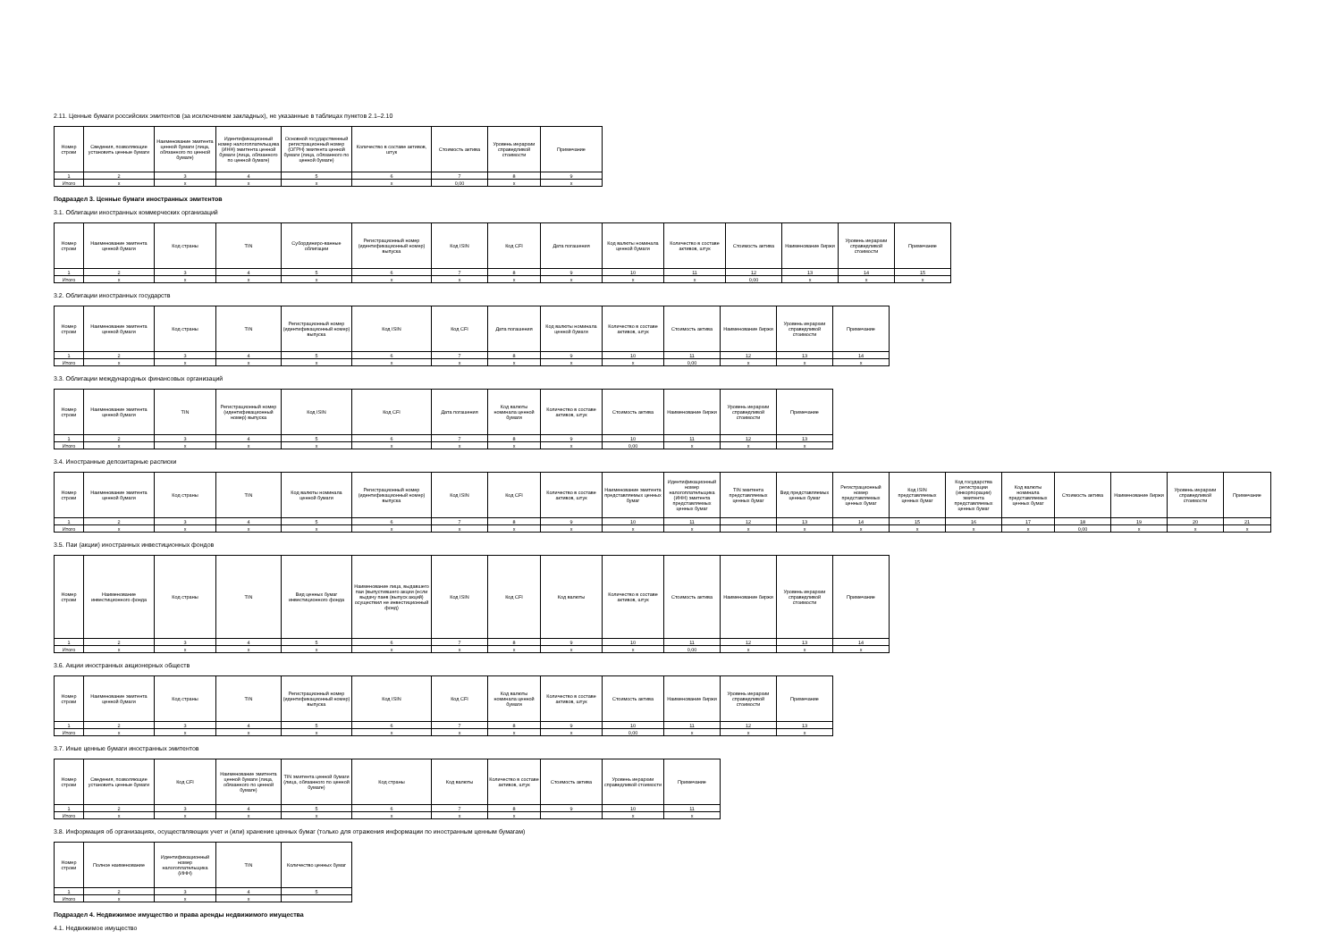2.11. Ценные бумаги российских эмитентов (за исключением закладных), не указанные в таблицах пунктов 2.1–2.10
| Номер строки | Сведения, позволяющие установить ценные бумаги | Наименование эмитента ценной бумаги (лица, обязанного по ценной бумаге) | Идентификационный номер налогоплательщика (ИНН) эмитента ценной бумаги (лица, обязанного по ценной бумаге) | Основной государственный регистрационный номер (ОГРН) эмитента ценной бумаги (лица, обязанного по ценной бумаге) | Количество в составе активов, штук | Стоимость актива | Уровень иерархии справедливой стоимости | Примечание |
| --- | --- | --- | --- | --- | --- | --- | --- | --- |
| 1 | 2 | 3 | 4 | 5 | 6 | 7 | 8 | 9 |
| Итого | x | x | x | x | x | 0,00 | x | x |
Подраздел 3. Ценные бумаги иностранных эмитентов
3.1. Облигации иностранных коммерческих организаций
| Номер строки | Наименование эмитента ценной бумаги | Код страны | TIN | Субординиро-ванные облигации | Регистрационный номер (идентификационный номер) выпуска | Код ISIN | Код CFI | Дата погашения | Код валюты номинала ценной бумаги | Количество в составе активов, штук | Стоимость актива | Наименование биржи | Уровень иерархии справедливой стоимости | Примечание |
| --- | --- | --- | --- | --- | --- | --- | --- | --- | --- | --- | --- | --- | --- | --- |
| 1 | 2 | 3 | 4 | 5 | 6 | 7 | 8 | 9 | 10 | 11 | 12 | 13 | 14 | 15 |
| Итого | x | x | x | x | x | x | x | x | x | x | 0,00 | x | x | x |
3.2. Облигации иностранных государств
| Номер строки | Наименование эмитента ценной бумаги | Код страны | TIN | Регистрационный номер (идентификационный номер) выпуска | Код ISIN | Код CFI | Дата погашения | Код валюты номинала ценной бумаги | Количество в составе активов, штук | Стоимость актива | Наименование биржи | Уровень иерархии справедливой стоимости | Примечание |
| --- | --- | --- | --- | --- | --- | --- | --- | --- | --- | --- | --- | --- | --- |
| 1 | 2 | 3 | 4 | 5 | 6 | 7 | 8 | 9 | 10 | 11 | 12 | 13 | 14 |
| Итого | x | x | x | x | x | x | x | x | x | 0,00 | x | x | x |
3.3. Облигации международных финансовых организаций
| Номер строки | Наименование эмитента ценной бумаги | TIN | Регистрационный номер (идентификационный номер) выпуска | Код ISIN | Код CFI | Дата погашения | Код валюты номинала ценной бумаги | Количество в составе активов, штук | Стоимость актива | Наименование биржи | Уровень иерархии справедливой стоимости | Примечание |
| --- | --- | --- | --- | --- | --- | --- | --- | --- | --- | --- | --- | --- |
| 1 | 2 | 3 | 4 | 5 | 6 | 7 | 8 | 9 | 10 | 11 | 12 | 13 |
| Итого | x | x | x | x | x | x | x | x | 0,00 | x | x | x |
3.4. Иностранные депозитарные расписки
| Номер строки | Наименование эмитента ценной бумаги | Код страны | TIN | Код валюты номинала ценной бумаги | Регистрационный номер (идентификационный номер) выпуска | Код ISIN | Код CFI | Количество в составе активов, штук | Наименование эмитента представляемых ценных бумаг | Идентификационный номер налогоплательщика (ИНН) эмитента представляемых ценных бумаг | TIN эмитента представляемых ценных бумаг | Вид представляемых ценных бумаг | Регистрационный номер представляемых ценных бумаг | Код ISIN представляемых ценных бумаг | Код государства регистрации (инкорпорации) эмитента представляемых ценных бумаг | Код валюты номинала представляемых ценных бумаг | Стоимость актива | Наименование биржи | Уровень иерархии справедливой стоимости | Примечание |
| --- | --- | --- | --- | --- | --- | --- | --- | --- | --- | --- | --- | --- | --- | --- | --- | --- | --- | --- | --- | --- |
| 1 | 2 | 3 | 4 | 5 | 6 | 7 | 8 | 9 | 10 | 11 | 12 | 13 | 14 | 15 | 16 | 17 | 18 | 19 | 20 | 21 |
| Итого | x | x | x | x | x | x | x | x | x | x | x | x | x | x | x | x | 0,00 | x | x | x |
3.5. Паи (акции) иностранных инвестиционных фондов
| Номер строки | Наименование инвестиционного фонда | Код страны | TIN | Вид ценных бумаг инвестиционного фонда | Наименование лица, выдавшего паи (выпустившего акции (если выдачу паев (выпуск акций) осуществил не инвестиционный фонд) | Код ISIN | Код CFI | Код валюты | Количество в составе активов, штук | Стоимость актива | Наименование биржи | Уровень иерархии справедливой стоимости | Примечание |
| --- | --- | --- | --- | --- | --- | --- | --- | --- | --- | --- | --- | --- | --- |
| 1 | 2 | 3 | 4 | 5 | 6 | 7 | 8 | 9 | 10 | 11 | 12 | 13 | 14 |
| Итого | x | x | x | x | x | x | x | x | x | 0,00 | x | x | x |
3.6. Акции иностранных акционерных обществ
| Номер строки | Наименование эмитента ценной бумаги | Код страны | TIN | Регистрационный номер (идентификационный номер) выпуска | Код ISIN | Код CFI | Код валюты номинала ценной бумаги | Количество в составе активов, штук | Стоимость актива | Наименование биржи | Уровень иерархии справедливой стоимости | Примечание |
| --- | --- | --- | --- | --- | --- | --- | --- | --- | --- | --- | --- | --- |
| 1 | 2 | 3 | 4 | 5 | 6 | 7 | 8 | 9 | 10 | 11 | 12 | 13 |
| Итого | x | x | x | x | x | x | x | x | 0,00 | x | x | x |
3.7. Иные ценные бумаги иностранных эмитентов
| Номер строки | Сведения, позволяющие установить ценные бумаги | Код CFI | Наименование эмитента ценной бумаги (лица, обязанного по ценной бумаге) | TIN эмитента ценной бумаги (лица, обязанного по ценной бумаге) | Код страны | Код валюты | Количество в составе активов, штук | Стоимость актива | Уровень иерархии справедливой стоимости | Примечание |
| --- | --- | --- | --- | --- | --- | --- | --- | --- | --- | --- |
| 1 | 2 | 3 | 4 | 5 | 6 | 7 | 8 | 9 | 10 | 11 |
| Итого | x | x | x | x | x | x | x | | x | x |
3.8. Информация об организациях, осуществляющих учет и (или) хранение ценных бумаг (только для отражения информации по иностранным ценным бумагам)
| Номер строки | Полное наименование | Идентификационный номер налогоплательщика (ИНН) | TIN | Количество ценных бумаг |
| --- | --- | --- | --- | --- |
| 1 | 2 | 3 | 4 | 5 |
| Итого | x | x | x | |
Подраздел 4. Недвижимое имущество и права аренды недвижимого имущества
4.1. Недвижимое имущество